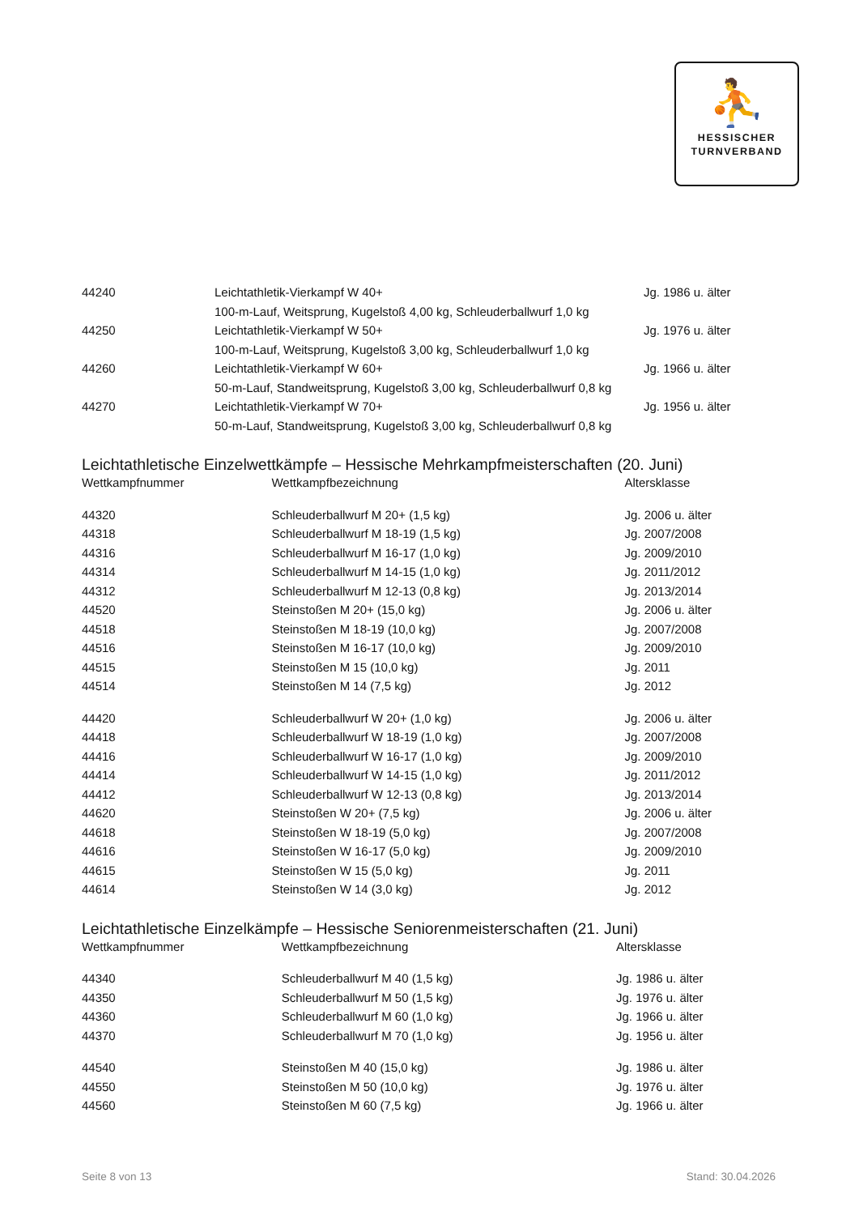⛹
HESSISCHER
TURNVERBAND
| 44240 | Leichtathletik-Vierkampf W 40+ | Jg. 1986 u. älter |
| | 100-m-Lauf, Weitsprung, Kugelstoß 4,00 kg, Schleuderballwurf 1,0 kg | |
| 44250 | Leichtathletik-Vierkampf W 50+ | Jg. 1976 u. älter |
| | 100-m-Lauf, Weitsprung, Kugelstoß 3,00 kg, Schleuderballwurf 1,0 kg | |
| 44260 | Leichtathletik-Vierkampf W 60+ | Jg. 1966 u. älter |
| | 50-m-Lauf, Standweitsprung, Kugelstoß 3,00 kg, Schleuderballwurf 0,8 kg | |
| 44270 | Leichtathletik-Vierkampf W 70+ | Jg. 1956 u. älter |
| | 50-m-Lauf, Standweitsprung, Kugelstoß 3,00 kg, Schleuderballwurf 0,8 kg | |
Leichtathletische Einzelwettkämpfe – Hessische Mehrkampfmeisterschaften (20. Juni)
| Wettkampfnummer | Wettkampfbezeichnung | Altersklasse |
| --- | --- | --- |
| 44320 | Schleuderballwurf M 20+ (1,5 kg) | Jg. 2006 u. älter |
| 44318 | Schleuderballwurf M 18-19 (1,5 kg) | Jg. 2007/2008 |
| 44316 | Schleuderballwurf M 16-17 (1,0 kg) | Jg. 2009/2010 |
| 44314 | Schleuderballwurf M 14-15 (1,0 kg) | Jg. 2011/2012 |
| 44312 | Schleuderballwurf M 12-13 (0,8 kg) | Jg. 2013/2014 |
| 44520 | Steinstoßen M 20+ (15,0 kg) | Jg. 2006 u. älter |
| 44518 | Steinstoßen M 18-19 (10,0 kg) | Jg. 2007/2008 |
| 44516 | Steinstoßen M 16-17 (10,0 kg) | Jg. 2009/2010 |
| 44515 | Steinstoßen M 15 (10,0 kg) | Jg. 2011 |
| 44514 | Steinstoßen M 14 (7,5 kg) | Jg. 2012 |
| 44420 | Schleuderballwurf W 20+ (1,0 kg) | Jg. 2006 u. älter |
| 44418 | Schleuderballwurf W 18-19 (1,0 kg) | Jg. 2007/2008 |
| 44416 | Schleuderballwurf W 16-17 (1,0 kg) | Jg. 2009/2010 |
| 44414 | Schleuderballwurf W 14-15 (1,0 kg) | Jg. 2011/2012 |
| 44412 | Schleuderballwurf W 12-13 (0,8 kg) | Jg. 2013/2014 |
| 44620 | Steinstoßen W 20+ (7,5 kg) | Jg. 2006 u. älter |
| 44618 | Steinstoßen W 18-19 (5,0 kg) | Jg. 2007/2008 |
| 44616 | Steinstoßen W 16-17 (5,0 kg) | Jg. 2009/2010 |
| 44615 | Steinstoßen W 15 (5,0 kg) | Jg. 2011 |
| 44614 | Steinstoßen W 14 (3,0 kg) | Jg. 2012 |
Leichtathletische Einzelkämpfe – Hessische Seniorenmeisterschaften (21. Juni)
| Wettkampfnummer | Wettkampfbezeichnung | Altersklasse |
| --- | --- | --- |
| 44340 | Schleuderballwurf M 40 (1,5 kg) | Jg. 1986 u. älter |
| 44350 | Schleuderballwurf M 50 (1,5 kg) | Jg. 1976 u. älter |
| 44360 | Schleuderballwurf M 60 (1,0 kg) | Jg. 1966 u. älter |
| 44370 | Schleuderballwurf M 70 (1,0 kg) | Jg. 1956 u. älter |
| 44540 | Steinstoßen M 40 (15,0 kg) | Jg. 1986 u. älter |
| 44550 | Steinstoßen M 50 (10,0 kg) | Jg. 1976 u. älter |
| 44560 | Steinstoßen M 60 (7,5 kg) | Jg. 1966 u. älter |
Seite 8 von 13 Stand: 30.04.2026